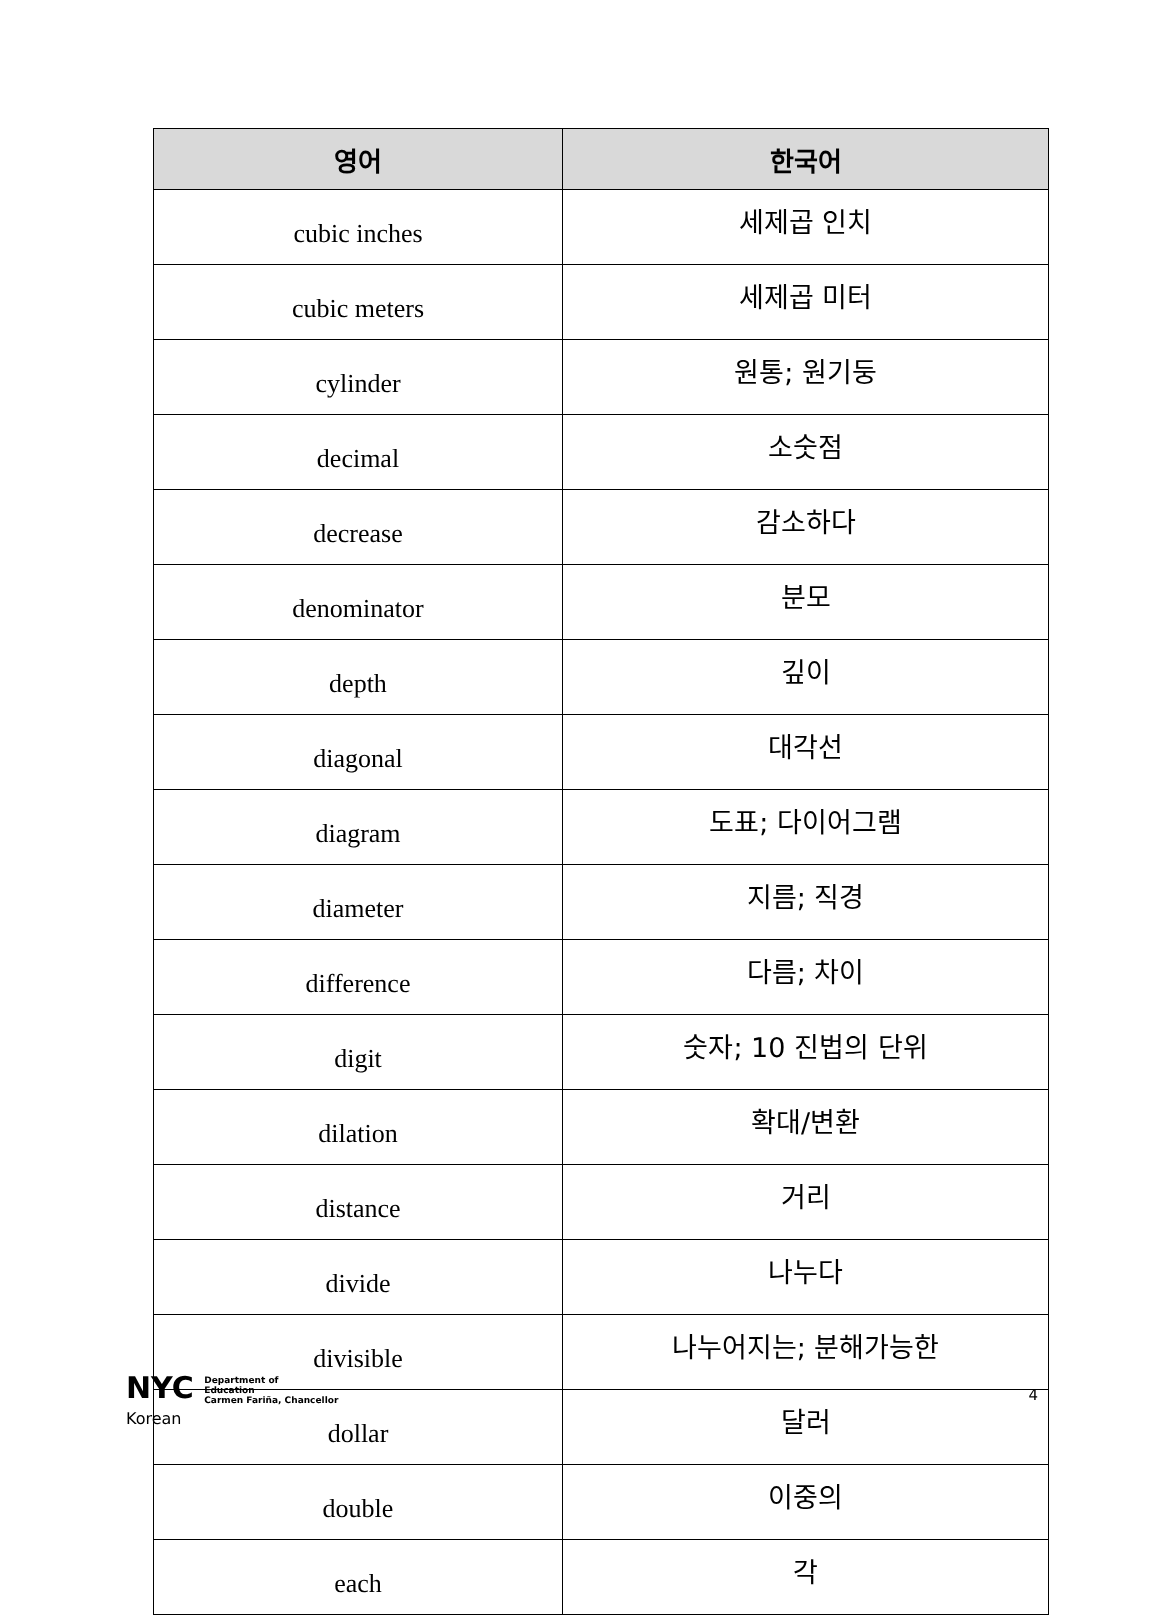| 영어 | 한국어 |
| --- | --- |
| cubic inches | 세제곱 인치 |
| cubic meters | 세제곱 미터 |
| cylinder | 원통; 원기둥 |
| decimal | 소숫점 |
| decrease | 감소하다 |
| denominator | 분모 |
| depth | 깊이 |
| diagonal | 대각선 |
| diagram | 도표; 다이어그램 |
| diameter | 지름; 직경 |
| difference | 다름; 차이 |
| digit | 숫자; 10 진법의 단위 |
| dilation | 확대/변환 |
| distance | 거리 |
| divide | 나누다 |
| divisible | 나누어지는; 분해가능한 |
| dollar | 달러 |
| double | 이중의 |
| each | 각 |
NYC Department of
Education
Carmen Fariña, Chancellor
4
Korean